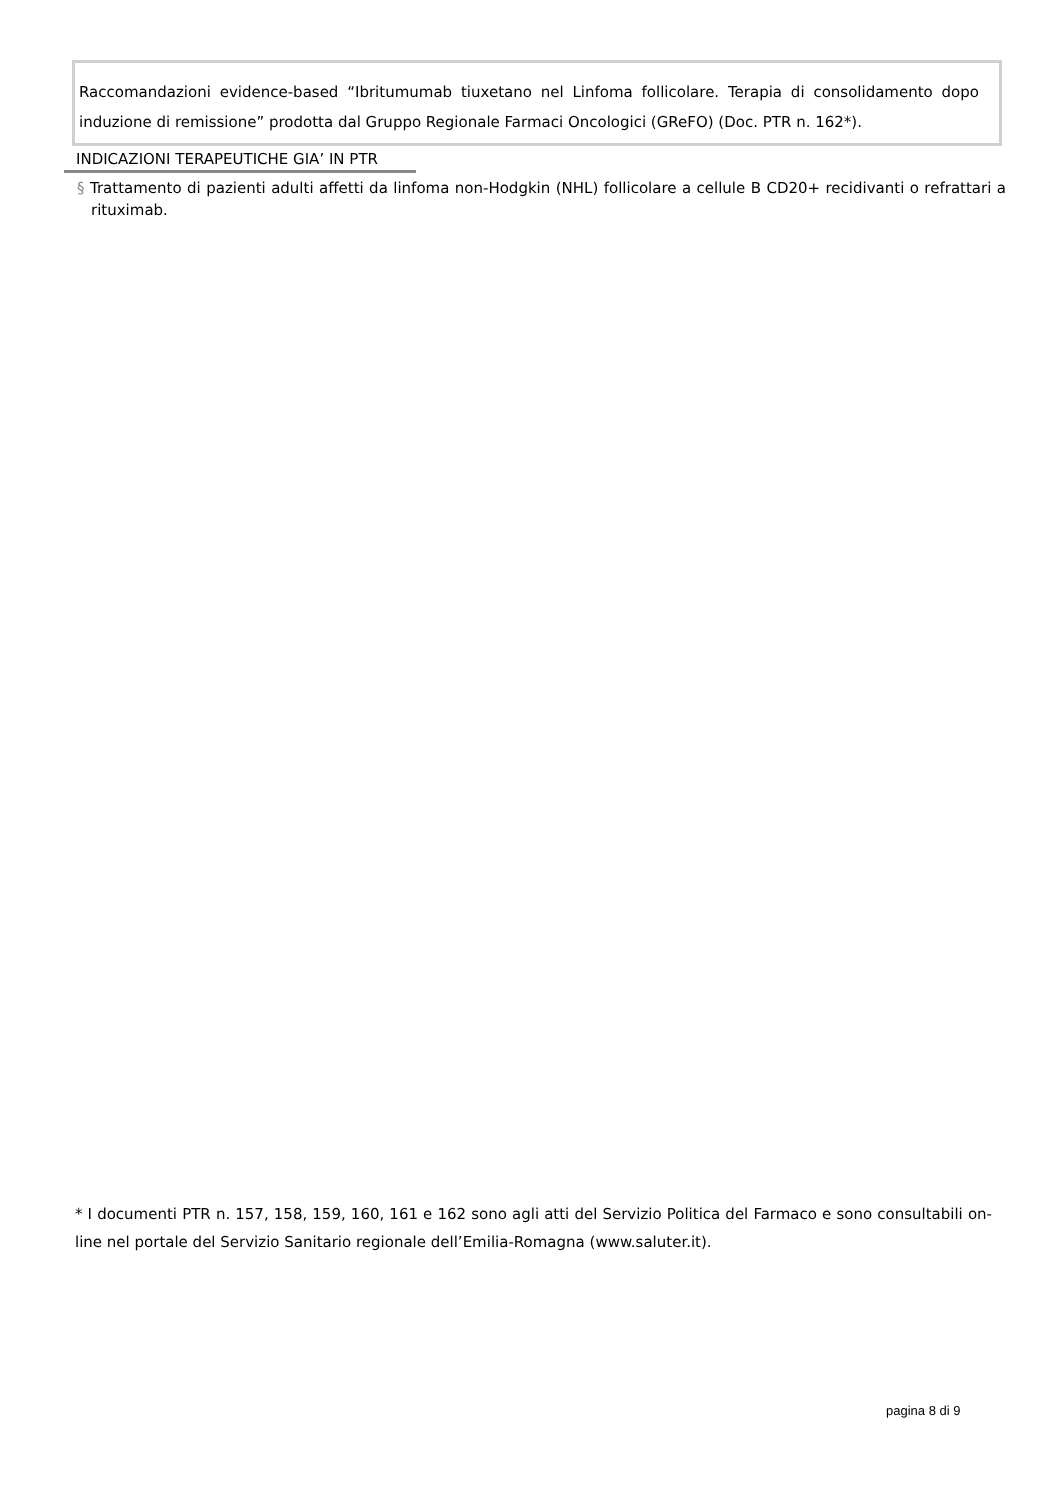Raccomandazioni evidence-based “Ibritumumab tiuxetano nel Linfoma follicolare. Terapia di consolidamento dopo induzione di remissione” prodotta dal Gruppo Regionale Farmaci Oncologici (GReFO) (Doc. PTR n. 162*).
INDICAZIONI TERAPEUTICHE GIA’ IN PTR
§ Trattamento di pazienti adulti affetti da linfoma non-Hodgkin (NHL) follicolare a cellule B CD20+ recidivanti o refrattari a rituximab.
* I documenti PTR n. 157, 158, 159, 160, 161 e 162 sono agli atti del Servizio Politica del Farmaco e sono consultabili on-line nel portale del Servizio Sanitario regionale dell’Emilia-Romagna (www.saluter.it).
pagina 8 di 9